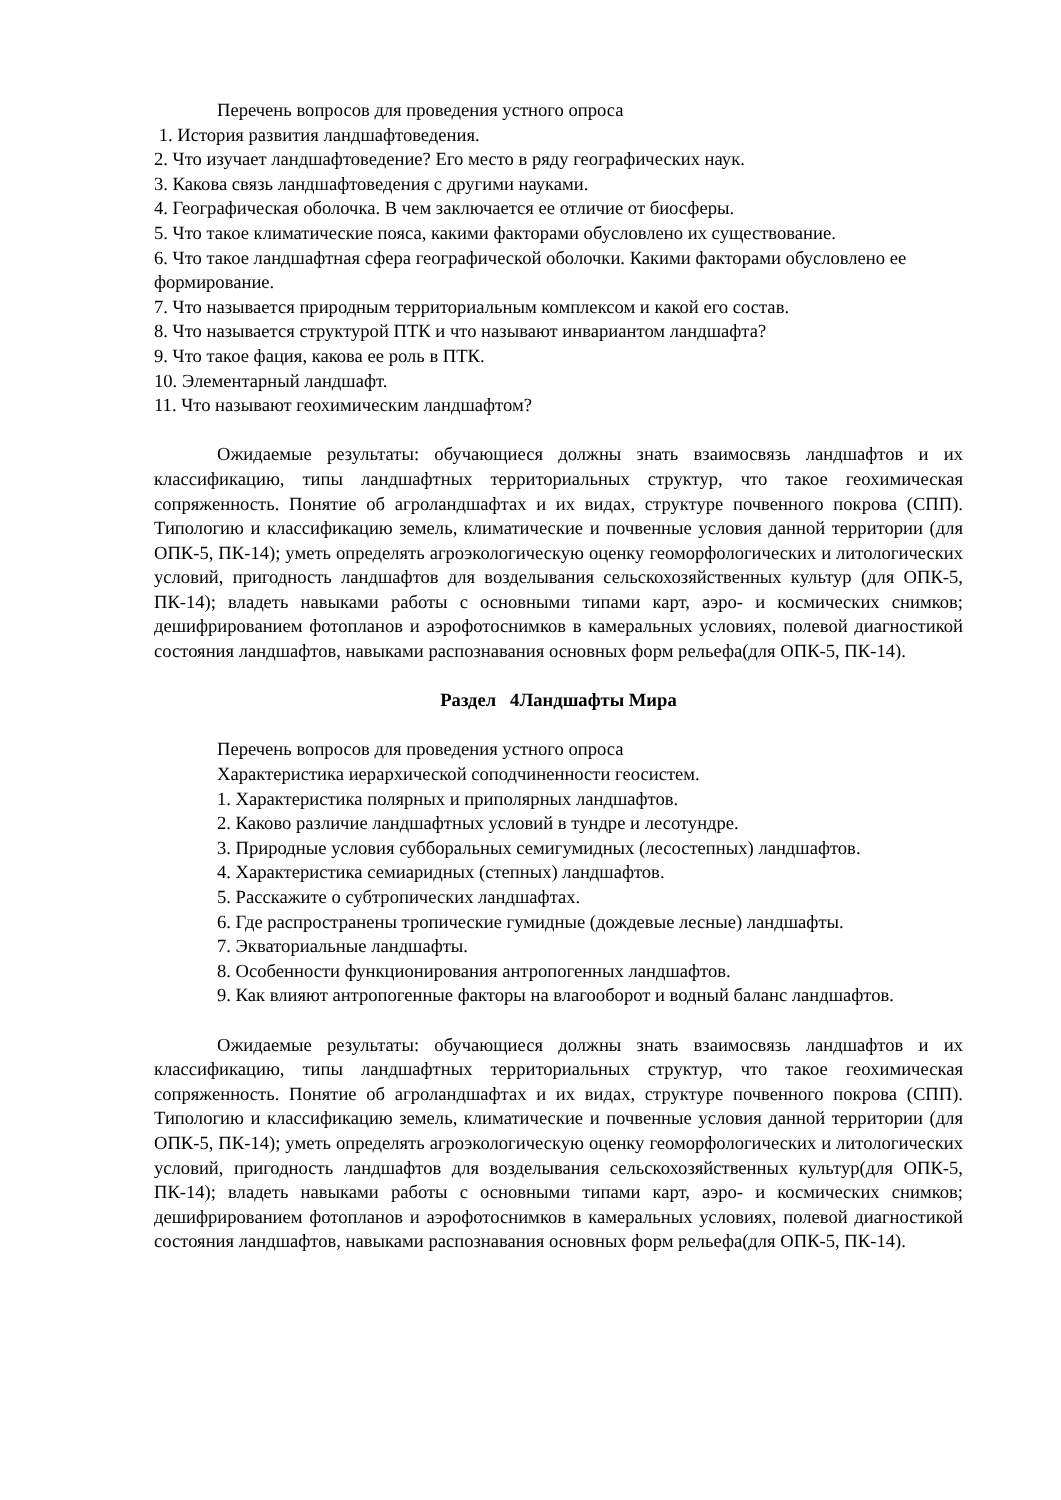Перечень вопросов для проведения устного опроса
1. История развития ландшафтоведения.
2. Что изучает ландшафтоведение? Его место в ряду географических наук.
3. Какова связь ландшафтоведения с другими науками.
4. Географическая оболочка. В чем заключается ее отличие от биосферы.
5. Что такое климатические пояса, какими факторами обусловлено их существование.
6. Что такое ландшафтная сфера географической оболочки. Какими факторами обусловлено ее формирование.
7. Что называется природным территориальным комплексом и какой его состав.
8. Что называется структурой ПТК и что называют инвариантом ландшафта?
9. Что такое фация, какова ее роль в ПТК.
10. Элементарный ландшафт.
11. Что называют геохимическим ландшафтом?
Ожидаемые результаты: обучающиеся должны знать взаимосвязь ландшафтов и их классификацию, типы ландшафтных территориальных структур, что такое геохимическая сопряженность. Понятие об агроландшафтах и их видах, структуре почвенного покрова (СПП). Типологию и классификацию земель, климатические и почвенные условия данной территории (для ОПК-5, ПК-14); уметь определять агроэкологическую оценку геоморфологических и литологических условий, пригодность ландшафтов для возделывания сельскохозяйственных культур (для ОПК-5, ПК-14); владеть навыками работы с основными типами карт, аэро- и космических снимков; дешифрированием фотопланов и аэрофотоснимков в камеральных условиях, полевой диагностикой состояния ландшафтов, навыками распознавания основных форм рельефа(для ОПК-5, ПК-14).
Раздел 4Ландшафты Мира
Перечень вопросов для проведения устного опроса
Характеристика иерархической соподчиненности геосистем.
1. Характеристика полярных и приполярных ландшафтов.
2. Каково различие ландшафтных условий в тундре и лесотундре.
3. Природные условия субборальных семигумидных (лесостепных) ландшафтов.
4. Характеристика семиаридных (степных) ландшафтов.
5. Расскажите о субтропических ландшафтах.
6. Где распространены тропические гумидные (дождевые лесные) ландшафты.
7. Экваториальные ландшафты.
8. Особенности функционирования антропогенных ландшафтов.
9. Как влияют антропогенные факторы на влагооборот и водный баланс ландшафтов.
Ожидаемые результаты: обучающиеся должны знать взаимосвязь ландшафтов и их классификацию, типы ландшафтных территориальных структур, что такое геохимическая сопряженность. Понятие об агроландшафтах и их видах, структуре почвенного покрова (СПП). Типологию и классификацию земель, климатические и почвенные условия данной территории (для ОПК-5, ПК-14); уметь определять агроэкологическую оценку геоморфологических и литологических условий, пригодность ландшафтов для возделывания сельскохозяйственных культур(для ОПК-5, ПК-14); владеть навыками работы с основными типами карт, аэро- и космических снимков; дешифрированием фотопланов и аэрофотоснимков в камеральных условиях, полевой диагностикой состояния ландшафтов, навыками распознавания основных форм рельефа(для ОПК-5, ПК-14).